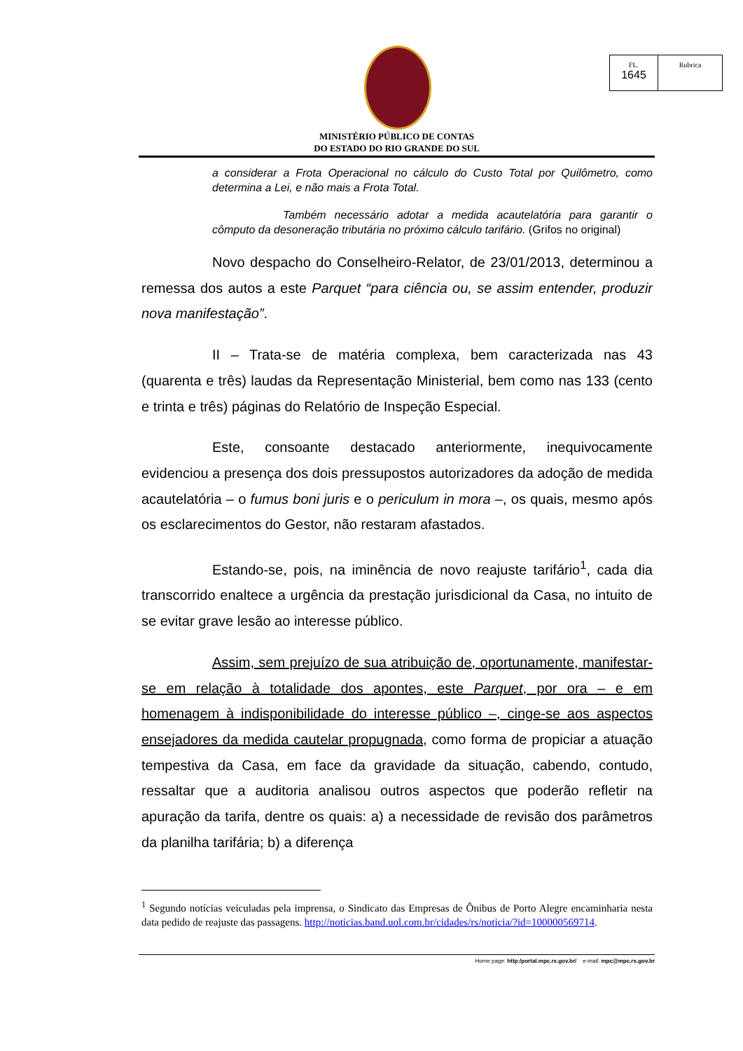FL.
1645
Rubrica
MINISTÉRIO PÚBLICO DE CONTAS
DO ESTADO DO RIO GRANDE DO SUL
a considerar a Frota Operacional no cálculo do Custo Total por Quilômetro, como determina a Lei, e não mais a Frota Total.
Também necessário adotar a medida acautelatória para garantir o cômputo da desoneração tributária no próximo cálculo tarifário. (Grifos no original)
Novo despacho do Conselheiro-Relator, de 23/01/2013, determinou a remessa dos autos a este Parquet “para ciência ou, se assim entender, produzir nova manifestação”.
II – Trata-se de matéria complexa, bem caracterizada nas 43 (quarenta e três) laudas da Representação Ministerial, bem como nas 133 (cento e trinta e três) páginas do Relatório de Inspeção Especial.
Este, consoante destacado anteriormente, inequivocamente evidenciou a presença dos dois pressupostos autorizadores da adoção de medida acautelatória – o fumus boni juris e o periculum in mora –, os quais, mesmo após os esclarecimentos do Gestor, não restaram afastados.
Estando-se, pois, na iminência de novo reajuste tarifário<sup>1</sup>, cada dia transcorrido enaltece a urgência da prestação jurisdicional da Casa, no intuito de se evitar grave lesão ao interesse público.
Assim, sem prejuízo de sua atribuição de, oportunamente, manifestar-se em relação à totalidade dos apontes, este Parquet, por ora – e em homenagem à indisponibilidade do interesse público –, cinge-se aos aspectos ensejadores da medida cautelar propugnada, como forma de propiciar a atuação tempestiva da Casa, em face da gravidade da situação, cabendo, contudo, ressaltar que a auditoria analisou outros aspectos que poderão refletir na apuração da tarifa, dentre os quais: a) a necessidade de revisão dos parâmetros da planilha tarifária; b) a diferença
<sup>1</sup> Segundo notícias veiculadas pela imprensa, o Sindicato das Empresas de Ônibus de Porto Alegre encaminharia nesta data pedido de reajuste das passagens. http://noticias.band.uol.com.br/cidades/rs/noticia/?id=100000569714.
Home page: http:/portal.mpc.rs.gov.br/ e-mail: mpc@mpc.rs.gov.br